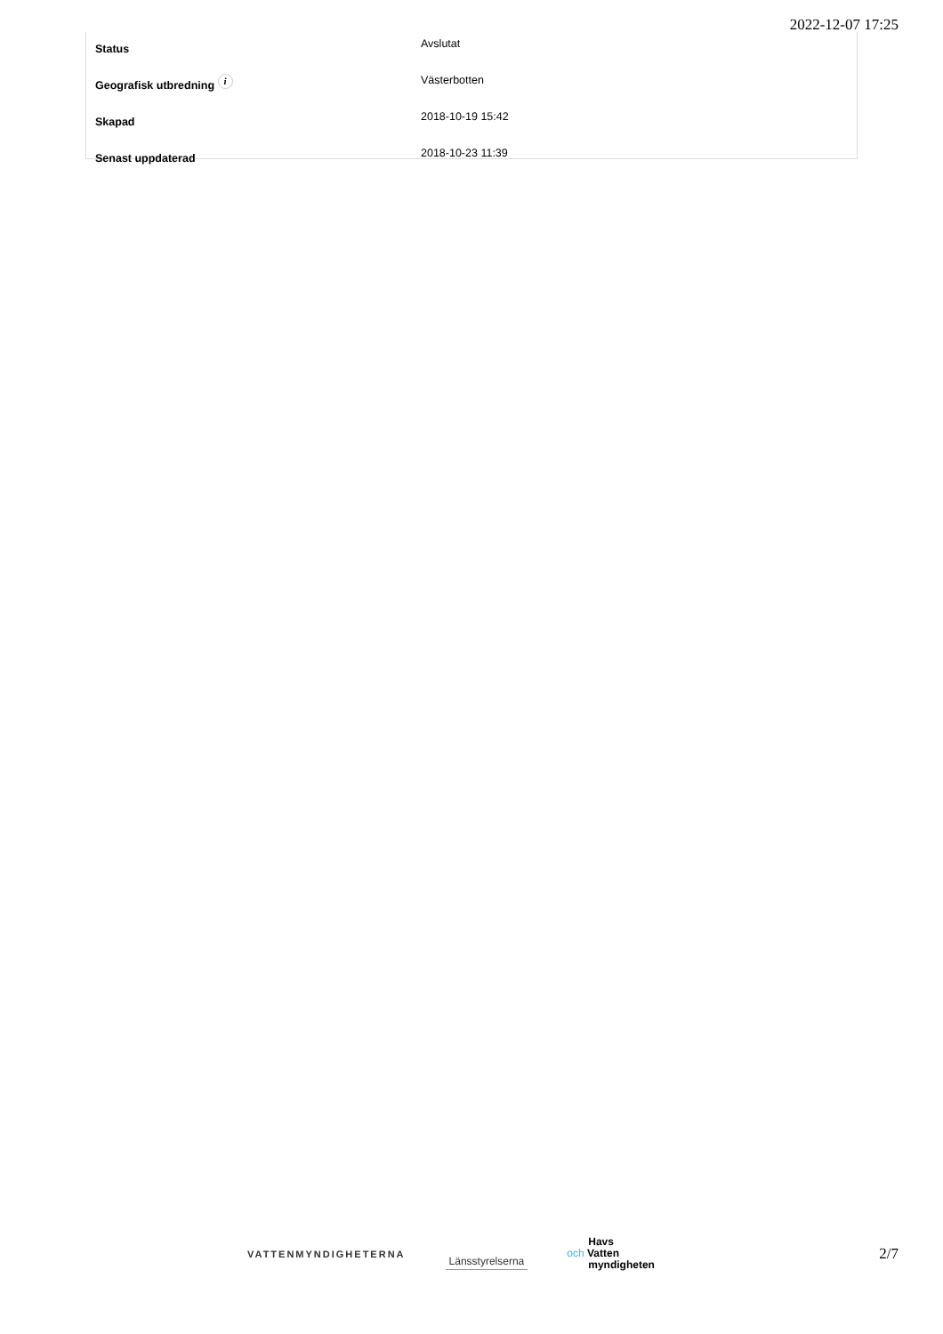2022-12-07 17:25
| Status | Avslutat |
| Geografisk utbredning i | Västerbotten |
| Skapad | 2018-10-19 15:42 |
| Senast uppdaterad | 2018-10-23 11:39 |
VATTENMYNDIGHETERNA
Länsstyrelserna
Havs
och Vatten
myndigheten
2/7